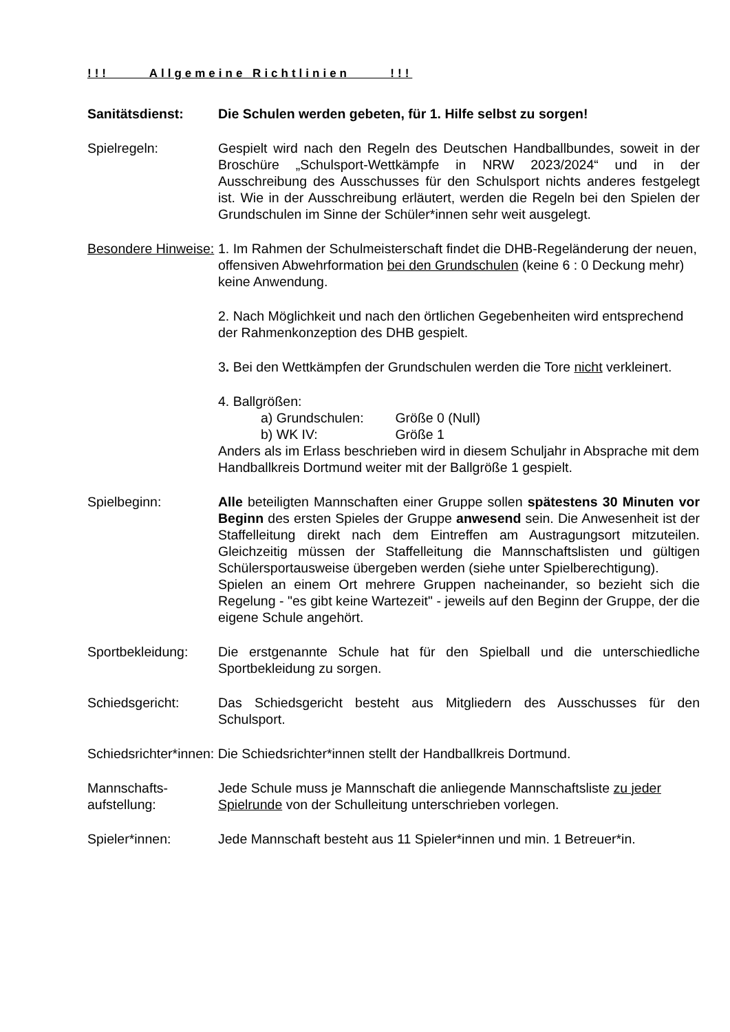!!! Allgemeine Richtlinien !!!
Sanitätsdienst: Die Schulen werden gebeten, für 1. Hilfe selbst zu sorgen!
Spielregeln: Gespielt wird nach den Regeln des Deutschen Handballbundes, soweit in der Broschüre „Schulsport-Wettkämpfe in NRW 2023/2024“ und in der Ausschreibung des Ausschusses für den Schulsport nichts anderes festgelegt ist. Wie in der Ausschreibung erläutert, werden die Regeln bei den Spielen der Grundschulen im Sinne der Schüler*innen sehr weit ausgelegt.
Besondere Hinweise:
1. Im Rahmen der Schulmeisterschaft findet die DHB-Regeländerung der neuen, offensiven Abwehrformation bei den Grundschulen (keine 6 : 0 Deckung mehr) keine Anwendung.
2. Nach Möglichkeit und nach den örtlichen Gegebenheiten wird entsprechend der Rahmenkonzeption des DHB gespielt.
3. Bei den Wettkämpfen der Grundschulen werden die Tore nicht verkleinert.
4. Ballgrößen:
a) Grundschulen: Größe 0 (Null)
b) WK IV: Größe 1
Anders als im Erlass beschrieben wird in diesem Schuljahr in Absprache mit dem Handballkreis Dortmund weiter mit der Ballgröße 1 gespielt.
Spielbeginn: Alle beteiligten Mannschaften einer Gruppe sollen spätestens 30 Minuten vor Beginn des ersten Spieles der Gruppe anwesend sein. Die Anwesenheit ist der Staffelleitung direkt nach dem Eintreffen am Austragungsort mitzuteilen. Gleichzeitig müssen der Staffelleitung die Mannschaftslisten und gültigen Schülersportausweise übergeben werden (siehe unter Spielberechtigung).
Spielen an einem Ort mehrere Gruppen nacheinander, so bezieht sich die Regelung - "es gibt keine Wartezeit" - jeweils auf den Beginn der Gruppe, der die eigene Schule angehört.
Sportbekleidung: Die erstgenannte Schule hat für den Spielball und die unterschiedliche Sportbekleidung zu sorgen.
Schiedsgericht: Das Schiedsgericht besteht aus Mitgliedern des Ausschusses für den Schulsport.
Schiedsrichter*innen: Die Schiedsrichter*innen stellt der Handballkreis Dortmund.
Mannschafts-
aufstellung:
Jede Schule muss je Mannschaft die anliegende Mannschaftsliste zu jeder Spielrunde von der Schulleitung unterschrieben vorlegen.
Spieler*innen: Jede Mannschaft besteht aus 11 Spieler*innen und min. 1 Betreuer*in.